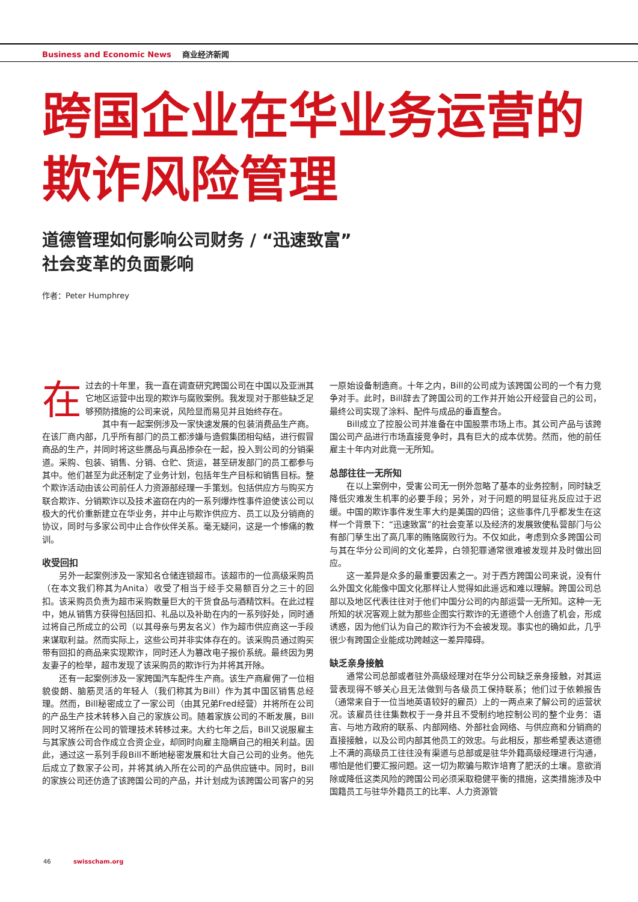Business and Economic News 商业经济新闻
跨国企业在华业务运营的
欺诈风险管理
道德管理如何影响公司财务 / “迅速致富”
社会变革的负面影响
作者：Peter Humphrey
在过去的十年里，我一直在调查研究跨国公司在中国以及亚洲其它地区运营中出现的欺诈与腐败案例。我发现对于那些缺乏足够预防措施的公司来说，风险显而易见并且始终存在。
其中有一起案例涉及一家快速发展的包装消费品生产商。在该厂商内部，几乎所有部门的员工都涉嫌与造假集团相勾结，进行假冒商品的生产，并同时将这些赝品与真品掺杂在一起，投入到公司的分销渠道。采购、包装、销售、分销、仓贮、货运，甚至研发部门的员工都参与其中。他们甚至为此还制定了业务计划，包括年生产目标和销售目标。整个欺诈活动由该公司前任人力资源部经理一手策划。包括供应方与购买方联合欺诈、分销欺诈以及技术盗窃在内的一系列爆炸性事件迫使该公司以极大的代价重新建立在华业务，并中止与欺诈供应方、员工以及分销商的协议，同时与多家公司中止合作伙伴关系。毫无疑问，这是一个惨痛的教训。
收受回扣
另外一起案例涉及一家知名仓储连锁超市。该超市的一位高级采购员（在本文我们称其为Anita）收受了相当于经手交易额百分之三十的回扣。该采购员负责为超市采购数量巨大的干货食品与酒精饮料。在此过程中，她从销售方获得包括回扣、礼品以及补助在内的一系列好处，同时通过将自己所成立的公司（以其母亲与男友名义）作为超市供应商这一手段来谋取利益。然而实际上，这些公司并非实体存在的。该采购员通过购买带有回扣的商品来实现欺诈，同时还人为篡改电子报价系统。最终因为男友妻子的检举，超市发现了该采购员的欺诈行为并将其开除。
还有一起案例涉及一家跨国汽车配件生产商。该生产商雇佣了一位相貌俊朗、脑筋灵活的年轻人（我们称其为Bill）作为其中国区销售总经理。然而，Bill秘密成立了一家公司（由其兄弟Fred经营）并将所在公司的产品生产技术转移入自己的家族公司。随着家族公司的不断发展，Bill同时又将所在公司的管理技术转移过来。大约七年之后，Bill又说服雇主与其家族公司合作成立合资企业，却同时向雇主隐瞒自己的相关利益。因此，通过这一系列手段Bill不断地秘密发展和壮大自己公司的业务。他先后成立了数家子公司，并将其纳入所在公司的产品供应链中。同时，Bill的家族公司还仿造了该跨国公司的产品，并计划成为该跨国公司客户的另一原始设备制造商。十年之内，Bill的公司成为该跨国公司的一个有力竞争对手。此时，Bill辞去了跨国公司的工作并开始公开经营自己的公司，最终公司实现了涂料、配件与成品的垂直整合。
Bill成立了控股公司并准备在中国股票市场上市。其公司产品与该跨国公司产品进行市场直接竞争时，具有巨大的成本优势。然而，他的前任雇主十年内对此竟一无所知。
总部往往一无所知
在以上案例中，受害公司无一例外忽略了基本的业务控制，同时缺乏降低灾难发生机率的必要手段；另外，对于问题的明显征兆反应过于迟缓。中国的欺诈事件发生率大约是美国的四倍；这些事件几乎都发生在这样一个背景下：“迅速致富”的社会变革以及经济的发展致使私营部门与公有部门孳生出了高几率的贿赂腐败行为。不仅如此，考虑到众多跨国公司与其在华分公司间的文化差异，白领犯罪通常很难被发现并及时做出回应。
这一差异是众多的最重要因素之一。对于西方跨国公司来说，没有什么外国文化能像中国文化那样让人觉得如此遥远和难以理解。跨国公司总部以及地区代表往往对于他们中国分公司的内部运营一无所知。这种一无所知的状况客观上就为那些企图实行欺诈的无道德个人创造了机会，形成诱惑，因为他们认为自己的欺诈行为不会被发现。事实也的确如此，几乎很少有跨国企业能成功跨越这一差异障碍。
缺乏亲身接触
通常公司总部或者驻外高级经理对在华分公司缺乏亲身接触，对其运营表现得不够关心且无法做到与各级员工保持联系；他们过于依赖报告（通常来自于一位当地英语较好的雇员）上的一两点来了解公司的运营状况。该雇员往往集数权于一身并且不受制约地控制公司的整个业务：语言、与地方政府的联系、内部网络、外部社会网络、与供应商和分销商的直接接触，以及公司内部其他员工的效忠。与此相反，那些希望表达道德上不满的高级员工往往没有渠道与总部或是驻华外籍高级经理进行沟通，哪怕是他们要汇报问题。这一切为欺骗与欺诈培育了肥沃的土壤。意欲消除或降低这类风险的跨国公司必须采取稳健平衡的措施，这类措施涉及中国籍员工与驻华外籍员工的比率、人力资源管
46 swisscham.org